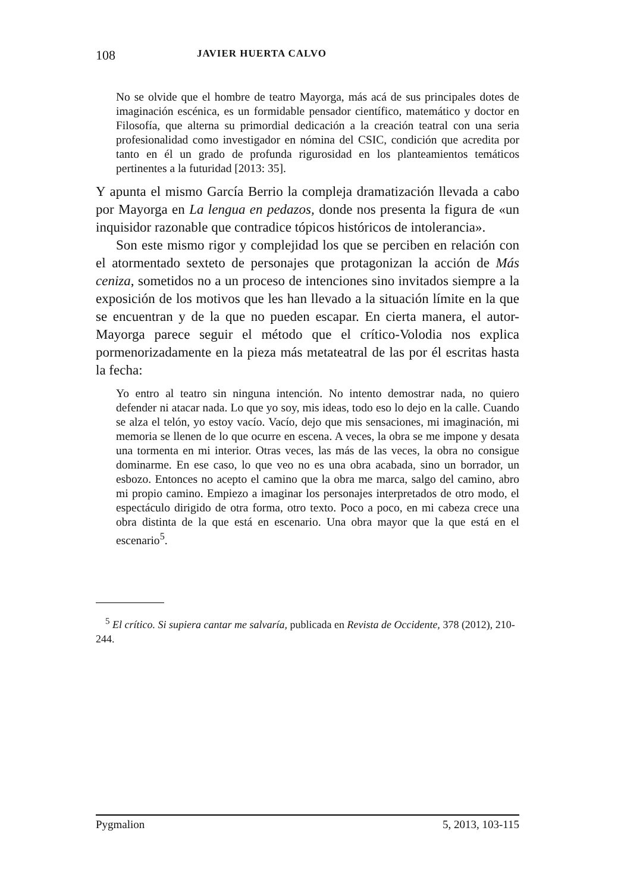108 JAVIER HUERTA CALVO
No se olvide que el hombre de teatro Mayorga, más acá de sus principales dotes de imaginación escénica, es un formidable pensador científico, matemático y doctor en Filosofía, que alterna su primordial dedicación a la creación teatral con una seria profesionalidad como investigador en nómina del CSIC, condición que acredita por tanto en él un grado de profunda rigurosidad en los planteamientos temáticos pertinentes a la futuridad [2013: 35].
Y apunta el mismo García Berrio la compleja dramatización llevada a cabo por Mayorga en La lengua en pedazos, donde nos presenta la figura de «un inquisidor razonable que contradice tópicos históricos de intolerancia».
Son este mismo rigor y complejidad los que se perciben en relación con el atormentado sexteto de personajes que protagonizan la acción de Más ceniza, sometidos no a un proceso de intenciones sino invitados siempre a la exposición de los motivos que les han llevado a la situación límite en la que se encuentran y de la que no pueden escapar. En cierta manera, el autor-Mayorga parece seguir el método que el crítico-Volodia nos explica pormenorizadamente en la pieza más metateatral de las por él escritas hasta la fecha:
Yo entro al teatro sin ninguna intención. No intento demostrar nada, no quiero defender ni atacar nada. Lo que yo soy, mis ideas, todo eso lo dejo en la calle. Cuando se alza el telón, yo estoy vacío. Vacío, dejo que mis sensaciones, mi imaginación, mi memoria se llenen de lo que ocurre en escena. A veces, la obra se me impone y desata una tormenta en mi interior. Otras veces, las más de las veces, la obra no consigue dominarme. En ese caso, lo que veo no es una obra acabada, sino un borrador, un esbozo. Entonces no acepto el camino que la obra me marca, salgo del camino, abro mi propio camino. Empiezo a imaginar los personajes interpretados de otro modo, el espectáculo dirigido de otra forma, otro texto. Poco a poco, en mi cabeza crece una obra distinta de la que está en escenario. Una obra mayor que la que está en el escenario<sup>5</sup>.
<sup>5</sup> El crítico. Si supiera cantar me salvaría, publicada en Revista de Occidente, 378 (2012), 210-244.
Pygmalion 5, 2013, 103-115